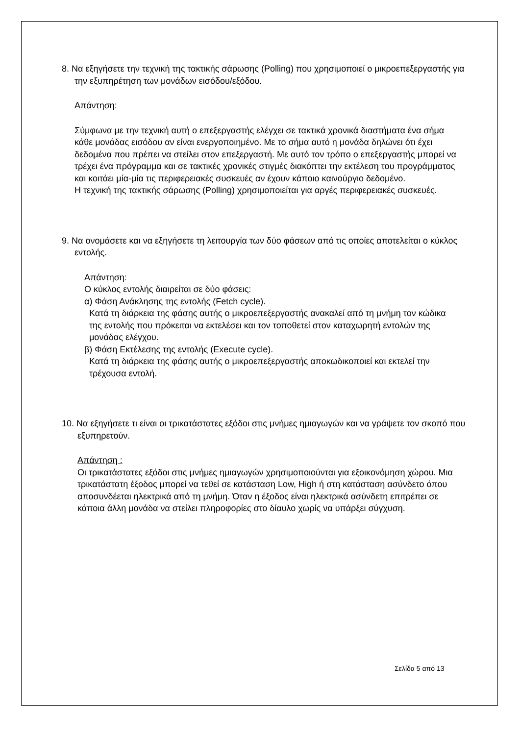8. Να εξηγήσετε την τεχνική της τακτικής σάρωσης (Polling) που χρησιμοποιεί ο μικροεπεξεργαστής για την εξυπηρέτηση των μονάδων εισόδου/εξόδου.
Απάντηση:
Σύμφωνα με την τεχνική αυτή ο επεξεργαστής ελέγχει σε τακτικά χρονικά διαστήματα ένα σήμα κάθε μονάδας εισόδου αν είναι ενεργοποιημένο. Με το σήμα αυτό η μονάδα δηλώνει ότι έχει δεδομένα που πρέπει να στείλει στον επεξεργαστή. Με αυτό τον τρόπο ο επεξεργαστής μπορεί να τρέχει ένα πρόγραμμα και σε τακτικές χρονικές στιγμές διακόπτει την εκτέλεση του προγράμματος και κοιτάει μία-μία τις περιφερειακές συσκευές αν έχουν κάποιο καινούργιο δεδομένο.
Η τεχνική της τακτικής σάρωσης (Polling) χρησιμοποιείται για αργές περιφερειακές συσκευές.
9. Να ονομάσετε και να εξηγήσετε τη λειτουργία των δύο φάσεων από τις οποίες αποτελείται ο κύκλος εντολής.
Απάντηση:
Ο κύκλος εντολής διαιρείται σε δύο φάσεις:
α) Φάση Ανάκλησης της εντολής (Fetch cycle).
Κατά τη διάρκεια της φάσης αυτής ο μικροεπεξεργαστής ανακαλεί από τη μνήμη τον κώδικα της εντολής που πρόκειται να εκτελέσει και τον τοποθετεί στον καταχωρητή εντολών της μονάδας ελέγχου.
β) Φάση Εκτέλεσης της εντολής (Execute cycle).
Κατά τη διάρκεια της φάσης αυτής ο μικροεπεξεργαστής αποκωδικοποιεί και εκτελεί την τρέχουσα εντολή.
10. Να εξηγήσετε τι είναι οι τρικατάστατες εξόδοι στις μνήμες ημιαγωγών και να γράψετε τον σκοπό που εξυπηρετούν.
Απάντηση :
Οι τρικατάστατες εξόδοι στις μνήμες ημιαγωγών χρησιμοποιούνται για εξοικονόμηση χώρου. Μια τρικατάστατη έξοδος μπορεί να τεθεί σε κατάσταση Low, High ή στη κατάσταση ασύνδετο όπου αποσυνδέεται ηλεκτρικά από τη μνήμη. Όταν η έξοδος είναι ηλεκτρικά ασύνδετη επιτρέπει σε κάποια άλλη μονάδα να στείλει πληροφορίες στο δίαυλο χωρίς να υπάρξει σύγχυση.
Σελίδα 5 από 13